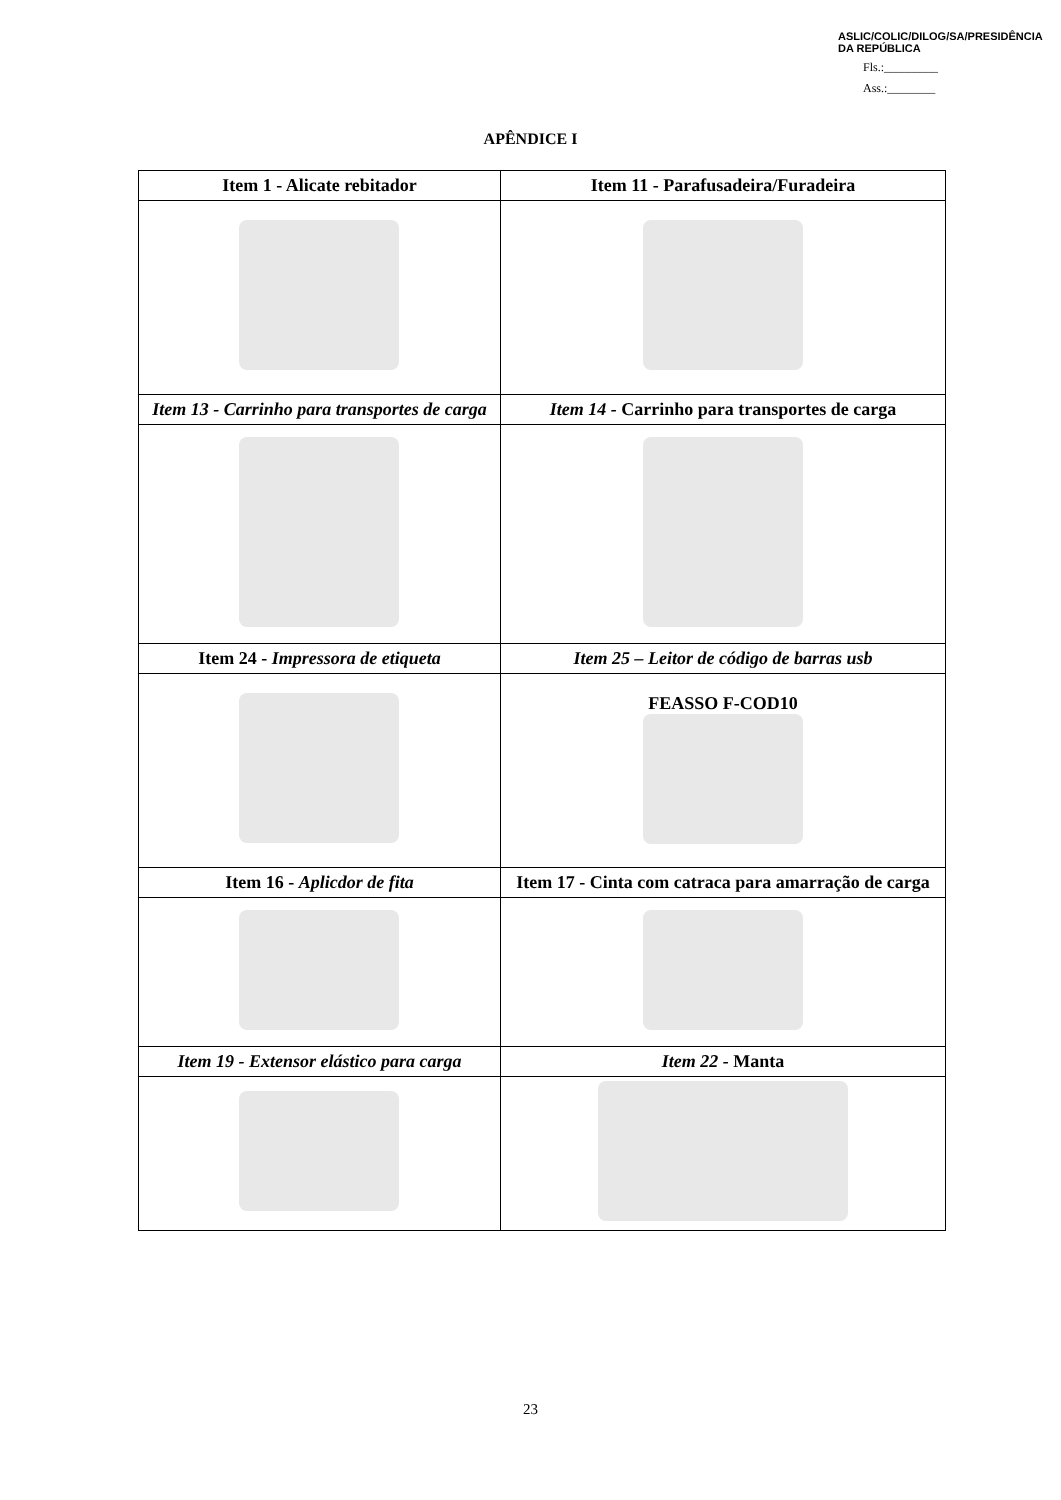ASLIC/COLIC/DILOG/SA/PRESIDÊNCIA DA REPÚBLICA
Fls.:_________
Ass.:________
APÊNDICE I
| Item 1 - Alicate rebitador | Item 11 - Parafusadeira/Furadeira |
| --- | --- |
| Item 13 - Carrinho para transportes de carga | Item 14 - Carrinho para transportes de carga |
| Item 24 - Impressora de etiqueta | Item 25 – Leitor de código de barras usb |
| | FEASSO F-COD10 |
| Item 16 - Aplicdor de fita | Item 17 - Cinta com catraca para amarração de carga |
| Item 19 - Extensor elástico para carga | Item 22 - Manta |
23